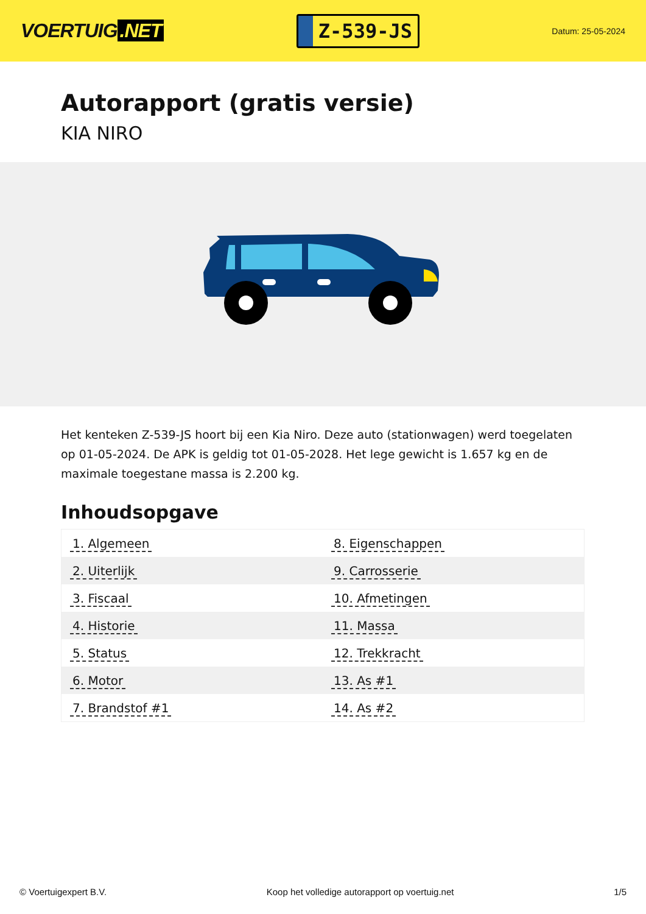VOERTUIG.NET
Z-539-JS
Datum: 25-05-2024
Autorapport (gratis versie)
KIA NIRO
Het kenteken Z-539-JS hoort bij een Kia Niro. Deze auto (stationwagen) werd toegelaten op 01-05-2024. De APK is geldig tot 01-05-2028. Het lege gewicht is 1.657 kg en de maximale toegestane massa is 2.200 kg.
Inhoudsopgave
| 1. Algemeen | 8. Eigenschappen |
| 2. Uiterlijk | 9. Carrosserie |
| 3. Fiscaal | 10. Afmetingen |
| 4. Historie | 11. Massa |
| 5. Status | 12. Trekkracht |
| 6. Motor | 13. As #1 |
| 7. Brandstof #1 | 14. As #2 |
© Voertuigexpert B.V. Koop het volledige autorapport op voertuig.net 1/5